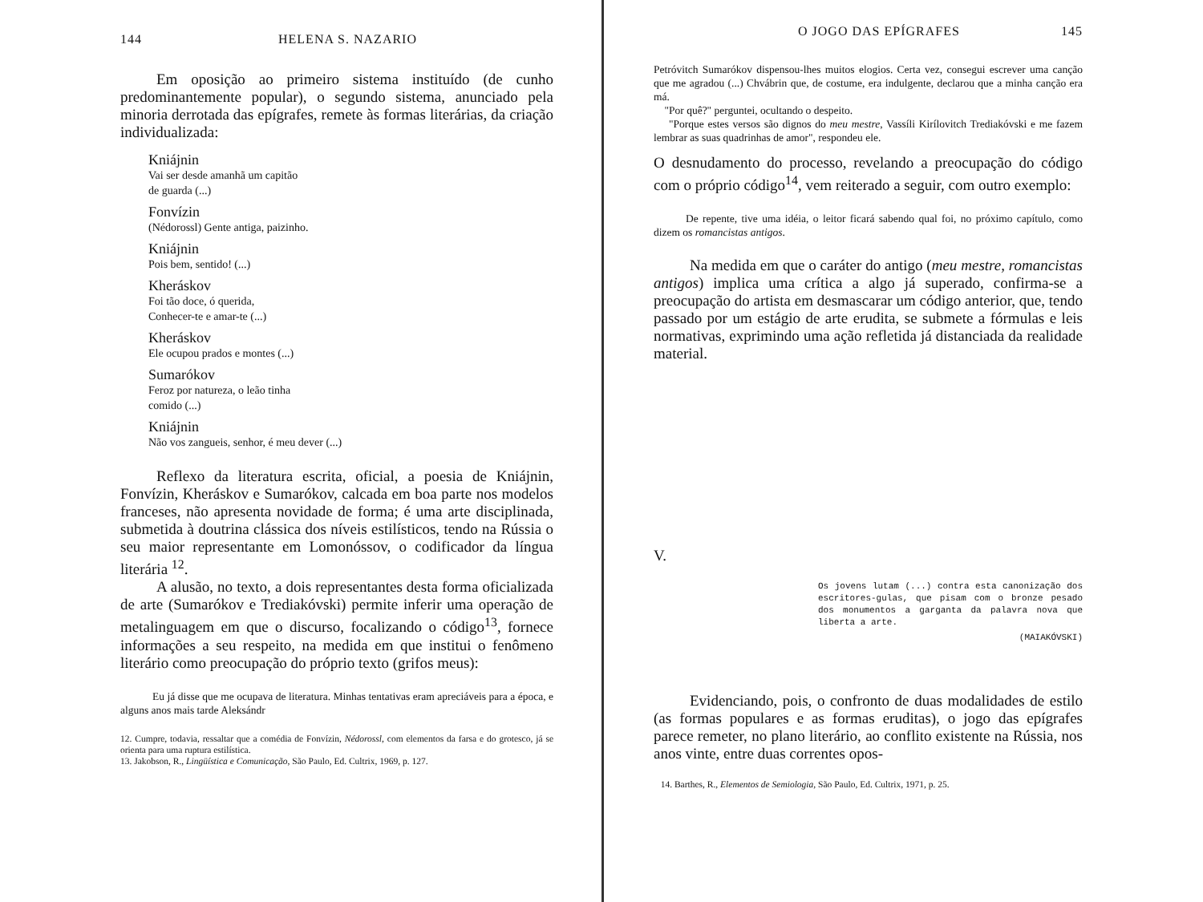144 HELENA S. NAZARIO
Em oposição ao primeiro sistema instituído (de cunho predominantemente popular), o segundo sistema, anunciado pela minoria derrotada das epígrafes, remete às formas literárias, da criação individualizada:
Kniájnin
Vai ser desde amanhã um capitão
de guarda (...)
Fonvízin
(Nédorossl) Gente antiga, paizinho.
Kniájnin
Pois bem, sentido! (...)
Kheráskov
Foi tão doce, ó querida,
Conhecer-te e amar-te (...)
Kheráskov
Ele ocupou prados e montes (...)
Sumarókov
Feroz por natureza, o leão tinha
comido (...)
Kniájnin
Não vos zangueis, senhor, é meu dever (...)
Reflexo da literatura escrita, oficial, a poesia de Kniájnin, Fonvízin, Kheráskov e Sumarókov, calcada em boa parte nos modelos franceses, não apresenta novidade de forma; é uma arte disciplinada, submetida à doutrina clássica dos níveis estilísticos, tendo na Rússia o seu maior representante em Lomonóssov, o codificador da língua literária <sup>12</sup>.
A alusão, no texto, a dois representantes desta forma oficializada de arte (Sumarókov e Trediakóvski) permite inferir uma operação de metalinguagem em que o discurso, focalizando o código<sup>13</sup>, fornece informações a seu respeito, na medida em que institui o fenômeno literário como preocupação do próprio texto (grifos meus):
Eu já disse que me ocupava de literatura. Minhas tentativas eram apreciáveis para a época, e alguns anos mais tarde Aleksándr
12. Cumpre, todavia, ressaltar que a comédia de Fonvízin, Nédorossl, com elementos da farsa e do grotesco, já se orienta para uma ruptura estilística.
13. Jakobson, R., Lingüística e Comunicação, São Paulo, Ed. Cultrix, 1969, p. 127.
O JOGO DAS EPÍGRAFES 145
Petróvitch Sumarókov dispensou-lhes muitos elogios. Certa vez, consegui escrever uma canção que me agradou (...) Chvábrin que, de costume, era indulgente, declarou que a minha canção era má.
"Por quê?" perguntei, ocultando o despeito.
"Porque estes versos são dignos do meu mestre, Vassíli Kirílovitch Trediakóvski e me fazem lembrar as suas quadrinhas de amor", respondeu ele.
O desnudamento do processo, revelando a preocupação do código com o próprio código<sup>14</sup>, vem reiterado a seguir, com outro exemplo:
De repente, tive uma idéia, o leitor ficará sabendo qual foi, no próximo capítulo, como dizem os romancistas antigos.
Na medida em que o caráter do antigo (meu mestre, romancistas antigos) implica uma crítica a algo já superado, confirma-se a preocupação do artista em desmascarar um código anterior, que, tendo passado por um estágio de arte erudita, se submete a fórmulas e leis normativas, exprimindo uma ação refletida já distanciada da realidade material.
V.
Os jovens lutam (...) contra esta canonização dos escritores-gulas, que pisam com o bronze pesado dos monumentos a garganta da palavra nova que liberta a arte.
(MAIAKÓVSKI)
Evidenciando, pois, o confronto de duas modalidades de estilo (as formas populares e as formas eruditas), o jogo das epígrafes parece remeter, no plano literário, ao conflito existente na Rússia, nos anos vinte, entre duas correntes opos-
14. Barthes, R., Elementos de Semiologia, São Paulo, Ed. Cultrix, 1971, p. 25.